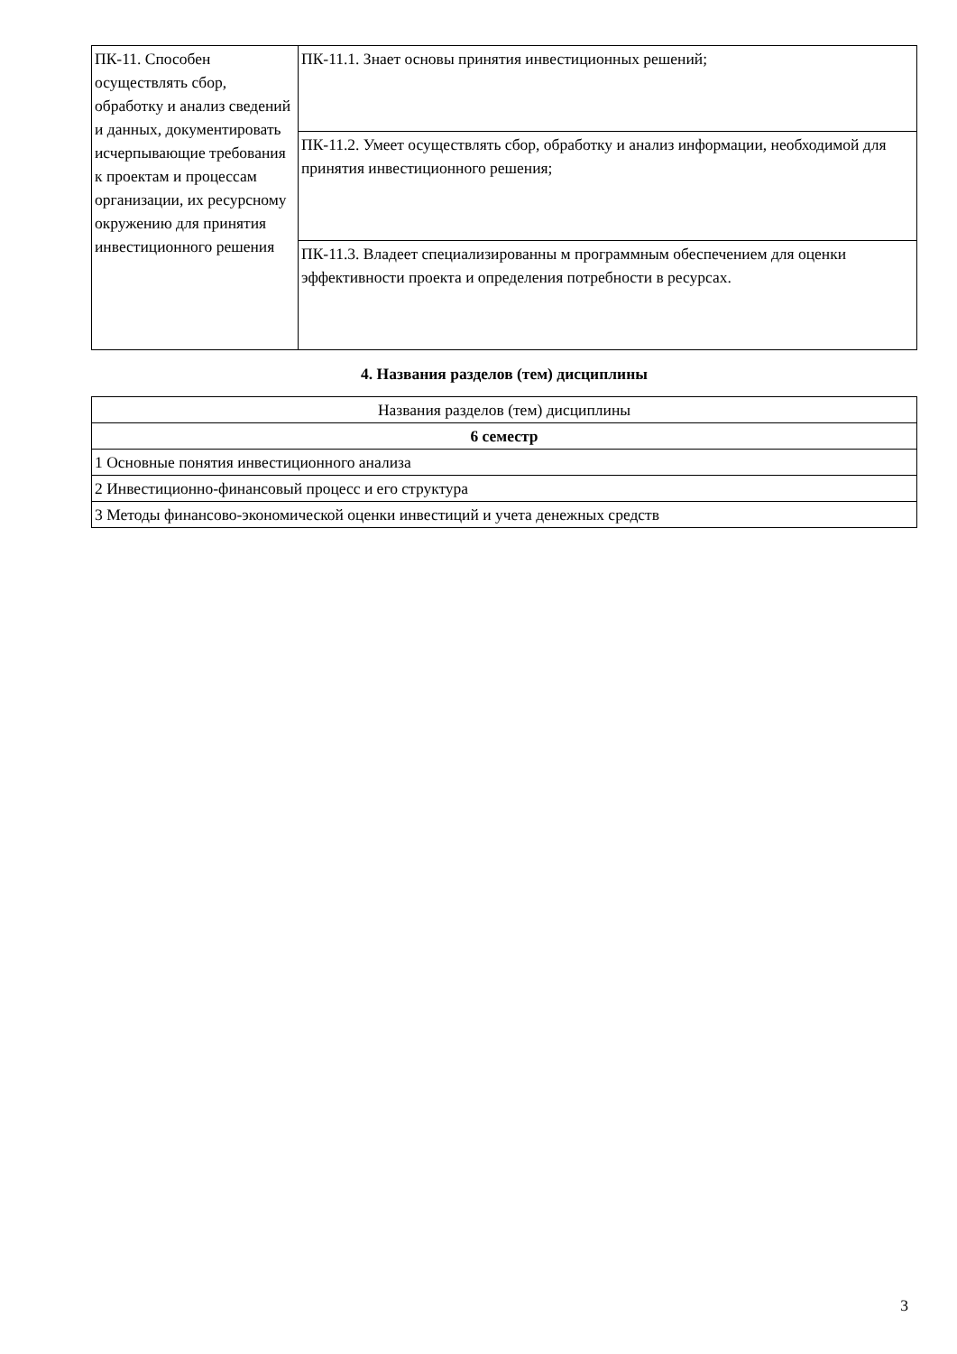| ПК-11. Способен осуществлять сбор, обработку и анализ сведений и данных, документировать исчерпывающие требования к проектам и процессам организации, их ресурсному окружению для принятия инвестиционного решения | ПК-11.1. Знает основы принятия инвестиционных решений; |
| | ПК-11.2. Умеет осуществлять сбор, обработку и анализ информации, необходимой для принятия инвестиционного решения; |
| | ПК-11.3. Владеет специализированны м программным обеспечением для оценки эффективности проекта и определения потребности в ресурсах. |
4. Названия разделов (тем) дисциплины
| Названия разделов (тем) дисциплины |
| --- |
| 6 семестр |
| 1 Основные понятия инвестиционного анализа |
| 2 Инвестиционно-финансовый процесс и его структура |
| 3 Методы финансово-экономической оценки инвестиций и учета денежных средств |
3